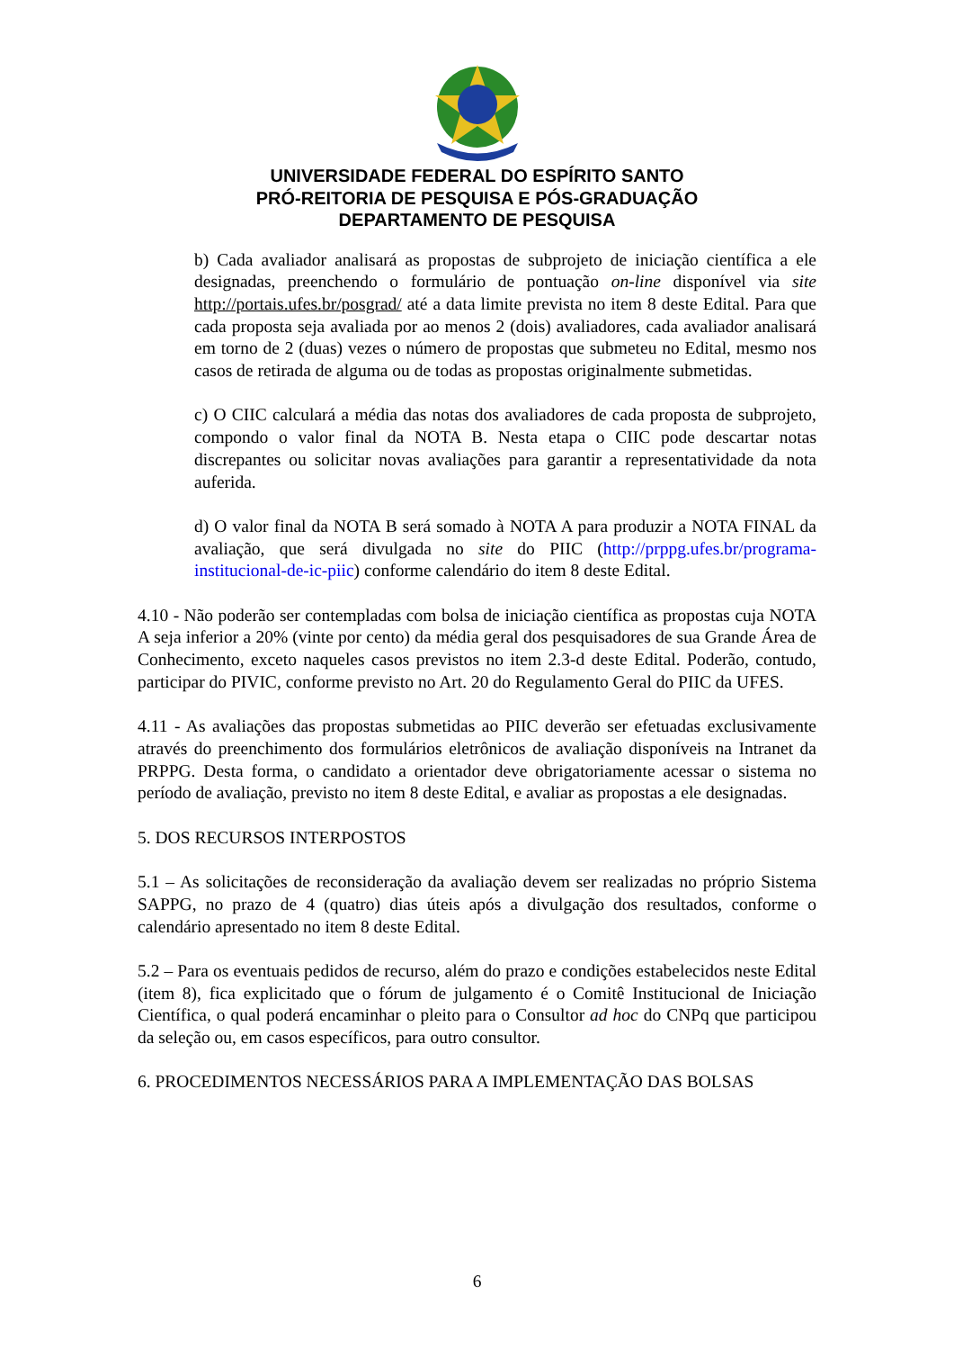UNIVERSIDADE FEDERAL DO ESPÍRITO SANTO
PRÓ-REITORIA DE PESQUISA E PÓS-GRADUAÇÃO
DEPARTAMENTO DE PESQUISA
b) Cada avaliador analisará as propostas de subprojeto de iniciação científica a ele designadas, preenchendo o formulário de pontuação on-line disponível via site http://portais.ufes.br/posgrad/ até a data limite prevista no item 8 deste Edital. Para que cada proposta seja avaliada por ao menos 2 (dois) avaliadores, cada avaliador analisará em torno de 2 (duas) vezes o número de propostas que submeteu no Edital, mesmo nos casos de retirada de alguma ou de todas as propostas originalmente submetidas.
c) O CIIC calculará a média das notas dos avaliadores de cada proposta de subprojeto, compondo o valor final da NOTA B. Nesta etapa o CIIC pode descartar notas discrepantes ou solicitar novas avaliações para garantir a representatividade da nota auferida.
d) O valor final da NOTA B será somado à NOTA A para produzir a NOTA FINAL da avaliação, que será divulgada no site do PIIC (http://prppg.ufes.br/programa-institucional-de-ic-piic) conforme calendário do item 8 deste Edital.
4.10 - Não poderão ser contempladas com bolsa de iniciação científica as propostas cuja NOTA A seja inferior a 20% (vinte por cento) da média geral dos pesquisadores de sua Grande Área de Conhecimento, exceto naqueles casos previstos no item 2.3-d deste Edital. Poderão, contudo, participar do PIVIC, conforme previsto no Art. 20 do Regulamento Geral do PIIC da UFES.
4.11 - As avaliações das propostas submetidas ao PIIC deverão ser efetuadas exclusivamente através do preenchimento dos formulários eletrônicos de avaliação disponíveis na Intranet da PRPPG. Desta forma, o candidato a orientador deve obrigatoriamente acessar o sistema no período de avaliação, previsto no item 8 deste Edital, e avaliar as propostas a ele designadas.
5. DOS RECURSOS INTERPOSTOS
5.1 – As solicitações de reconsideração da avaliação devem ser realizadas no próprio Sistema SAPPG, no prazo de 4 (quatro) dias úteis após a divulgação dos resultados, conforme o calendário apresentado no item 8 deste Edital.
5.2 – Para os eventuais pedidos de recurso, além do prazo e condições estabelecidos neste Edital (item 8), fica explicitado que o fórum de julgamento é o Comitê Institucional de Iniciação Científica, o qual poderá encaminhar o pleito para o Consultor ad hoc do CNPq que participou da seleção ou, em casos específicos, para outro consultor.
6. PROCEDIMENTOS NECESSÁRIOS PARA A IMPLEMENTAÇÃO DAS BOLSAS
6